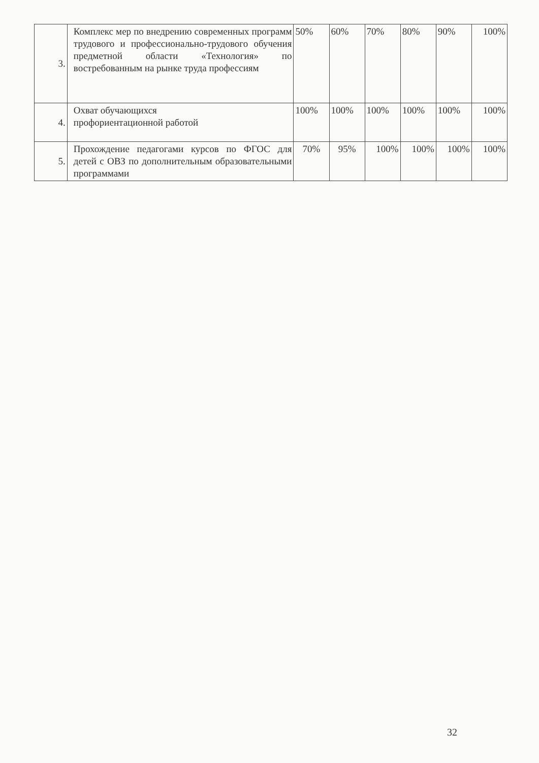| 3. | Комплекс мер по внедрению современных программ трудового и профессионально-трудового обучения предметной области «Технология» по востребованным на рынке труда профессиям | 50% | 60% | 70% | 80% | 90% | 100% |
| 4. | Охват обучающихся профориентационной работой | 100% | 100% | 100% | 100% | 100% | 100% |
| 5. | Прохождение педагогами курсов по ФГОС для детей с ОВЗ по дополнительным образовательными программами | 70% | 95% | 100% | 100% | 100% | 100% |
32